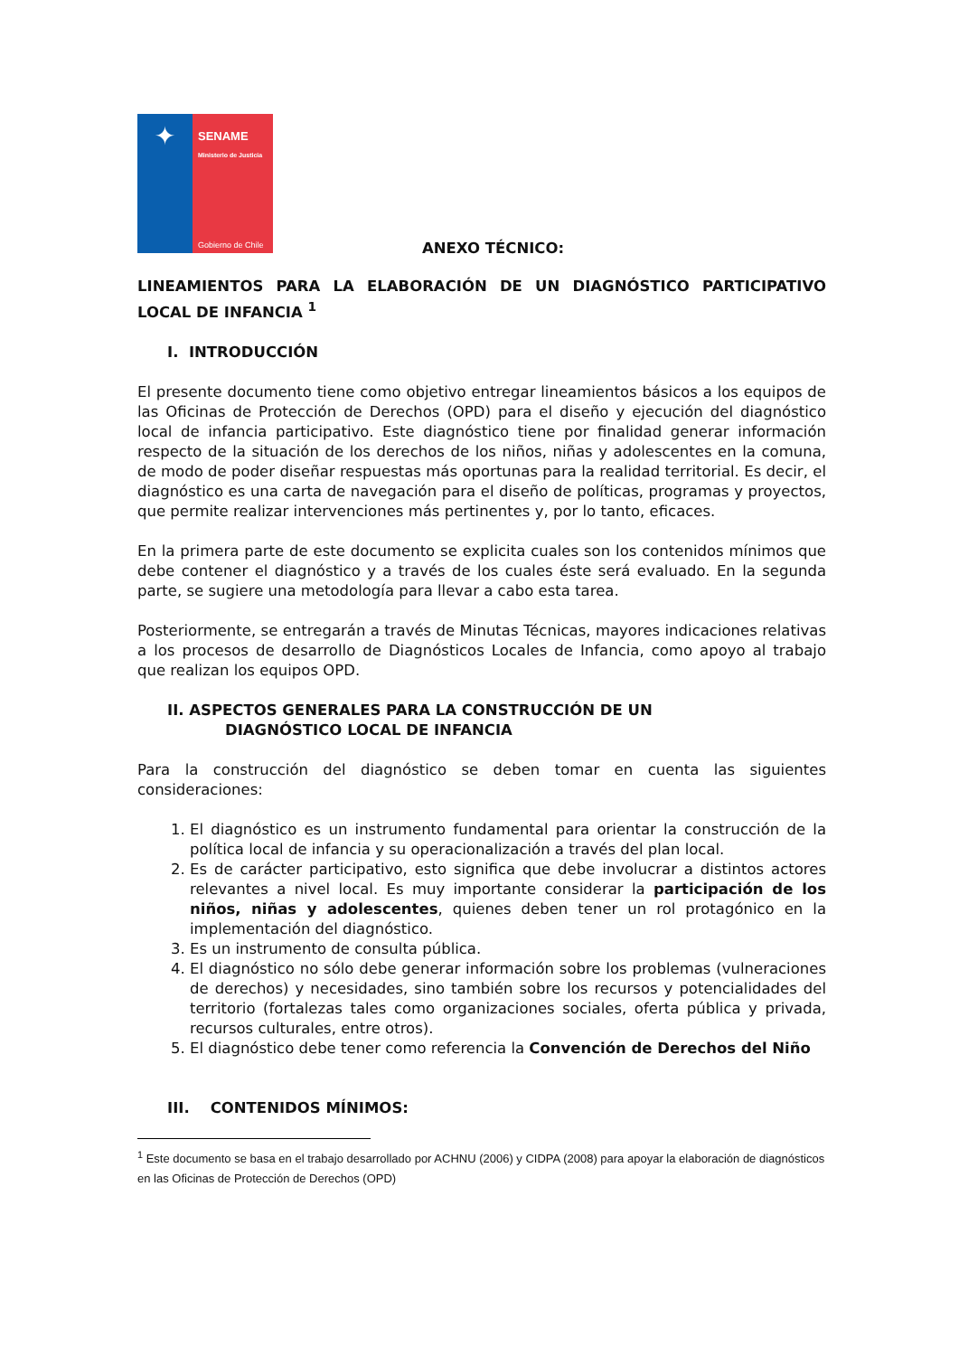✦
SENAME
Ministerio de Justicia
Gobierno de Chile
ANEXO TÉCNICO:
LINEAMIENTOS PARA LA ELABORACIÓN DE UN DIAGNÓSTICO PARTICIPATIVO LOCAL DE INFANCIA <sup>1</sup>
I. INTRODUCCIÓN
El presente documento tiene como objetivo entregar lineamientos básicos a los equipos de las Oficinas de Protección de Derechos (OPD) para el diseño y ejecución del diagnóstico local de infancia participativo. Este diagnóstico tiene por finalidad generar información respecto de la situación de los derechos de los niños, niñas y adolescentes en la comuna, de modo de poder diseñar respuestas más oportunas para la realidad territorial. Es decir, el diagnóstico es una carta de navegación para el diseño de políticas, programas y proyectos, que permite realizar intervenciones más pertinentes y, por lo tanto, eficaces.
En la primera parte de este documento se explicita cuales son los contenidos mínimos que debe contener el diagnóstico y a través de los cuales éste será evaluado. En la segunda parte, se sugiere una metodología para llevar a cabo esta tarea.
Posteriormente, se entregarán a través de Minutas Técnicas, mayores indicaciones relativas a los procesos de desarrollo de Diagnósticos Locales de Infancia, como apoyo al trabajo que realizan los equipos OPD.
II. ASPECTOS GENERALES PARA LA CONSTRUCCIÓN DE UN
DIAGNÓSTICO LOCAL DE INFANCIA
Para la construcción del diagnóstico se deben tomar en cuenta las siguientes consideraciones:
1. El diagnóstico es un instrumento fundamental para orientar la construcción de la política local de infancia y su operacionalización a través del plan local.
2. Es de carácter participativo, esto significa que debe involucrar a distintos actores relevantes a nivel local. Es muy importante considerar la participación de los niños, niñas y adolescentes, quienes deben tener un rol protagónico en la implementación del diagnóstico.
3. Es un instrumento de consulta pública.
4. El diagnóstico no sólo debe generar información sobre los problemas (vulneraciones de derechos) y necesidades, sino también sobre los recursos y potencialidades del territorio (fortalezas tales como organizaciones sociales, oferta pública y privada, recursos culturales, entre otros).
5. El diagnóstico debe tener como referencia la Convención de Derechos del Niño
III. CONTENIDOS MÍNIMOS:
<sup>1</sup> Este documento se basa en el trabajo desarrollado por ACHNU (2006) y CIDPA (2008) para apoyar la elaboración de diagnósticos en las Oficinas de Protección de Derechos (OPD)